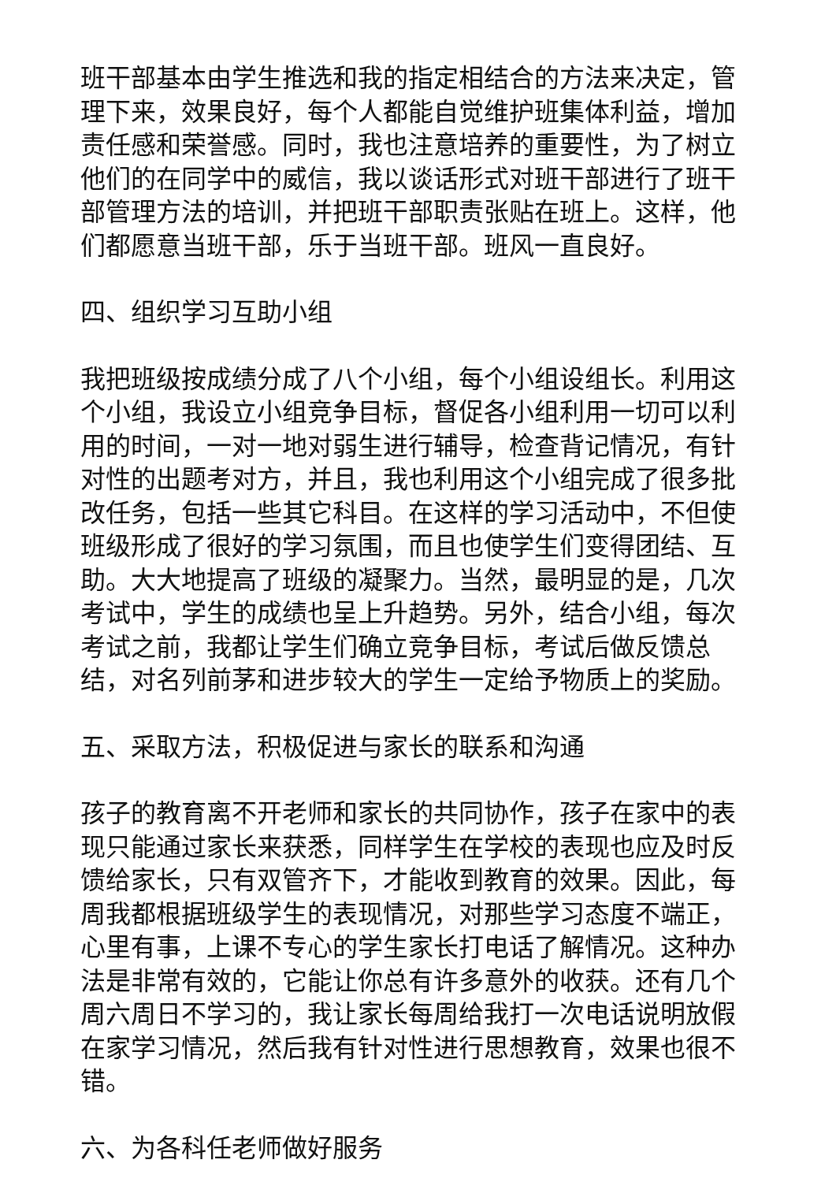班干部基本由学生推选和我的指定相结合的方法来决定，管理下来，效果良好，每个人都能自觉维护班集体利益，增加责任感和荣誉感。同时，我也注意培养的重要性，为了树立他们的在同学中的威信，我以谈话形式对班干部进行了班干部管理方法的培训，并把班干部职责张贴在班上。这样，他们都愿意当班干部，乐于当班干部。班风一直良好。
四、组织学习互助小组
我把班级按成绩分成了八个小组，每个小组设组长。利用这个小组，我设立小组竞争目标，督促各小组利用一切可以利用的时间，一对一地对弱生进行辅导，检查背记情况，有针对性的出题考对方，并且，我也利用这个小组完成了很多批改任务，包括一些其它科目。在这样的学习活动中，不但使班级形成了很好的学习氛围，而且也使学生们变得团结、互助。大大地提高了班级的凝聚力。当然，最明显的是，几次考试中，学生的成绩也呈上升趋势。另外，结合小组，每次考试之前，我都让学生们确立竞争目标，考试后做反馈总结，对名列前茅和进步较大的学生一定给予物质上的奖励。
五、采取方法，积极促进与家长的联系和沟通
孩子的教育离不开老师和家长的共同协作，孩子在家中的表现只能通过家长来获悉，同样学生在学校的表现也应及时反馈给家长，只有双管齐下，才能收到教育的效果。因此，每周我都根据班级学生的表现情况，对那些学习态度不端正，心里有事，上课不专心的学生家长打电话了解情况。这种办法是非常有效的，它能让你总有许多意外的收获。还有几个周六周日不学习的，我让家长每周给我打一次电话说明放假在家学习情况，然后我有针对性进行思想教育，效果也很不错。
六、为各科任老师做好服务